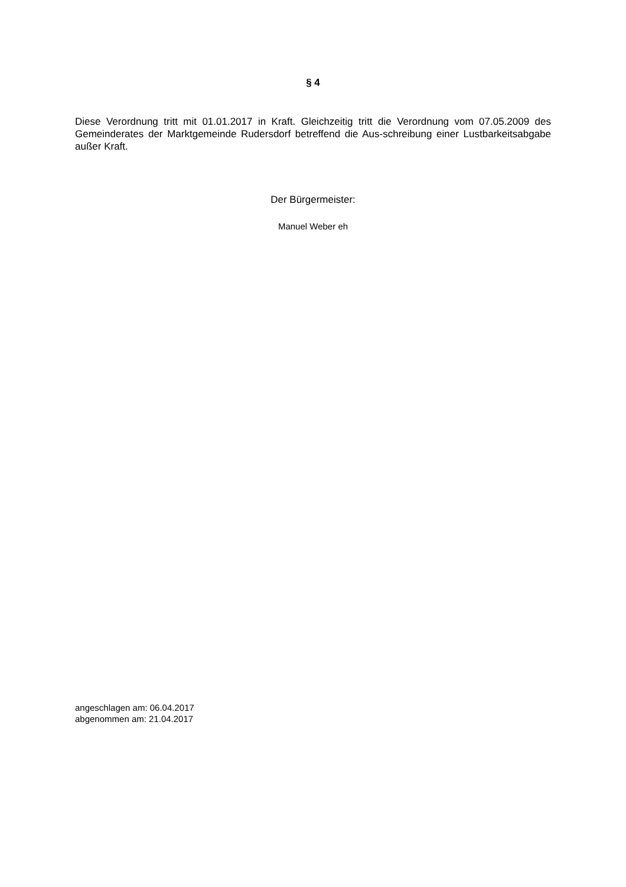§ 4
Diese Verordnung tritt mit 01.01.2017 in Kraft. Gleichzeitig tritt die Verordnung vom 07.05.2009 des Gemeinderates der Marktgemeinde Rudersdorf betreffend die Aus-schreibung einer Lustbarkeitsabgabe außer Kraft.
Der Bürgermeister:
Manuel Weber eh
angeschlagen am: 06.04.2017
abgenommen am: 21.04.2017